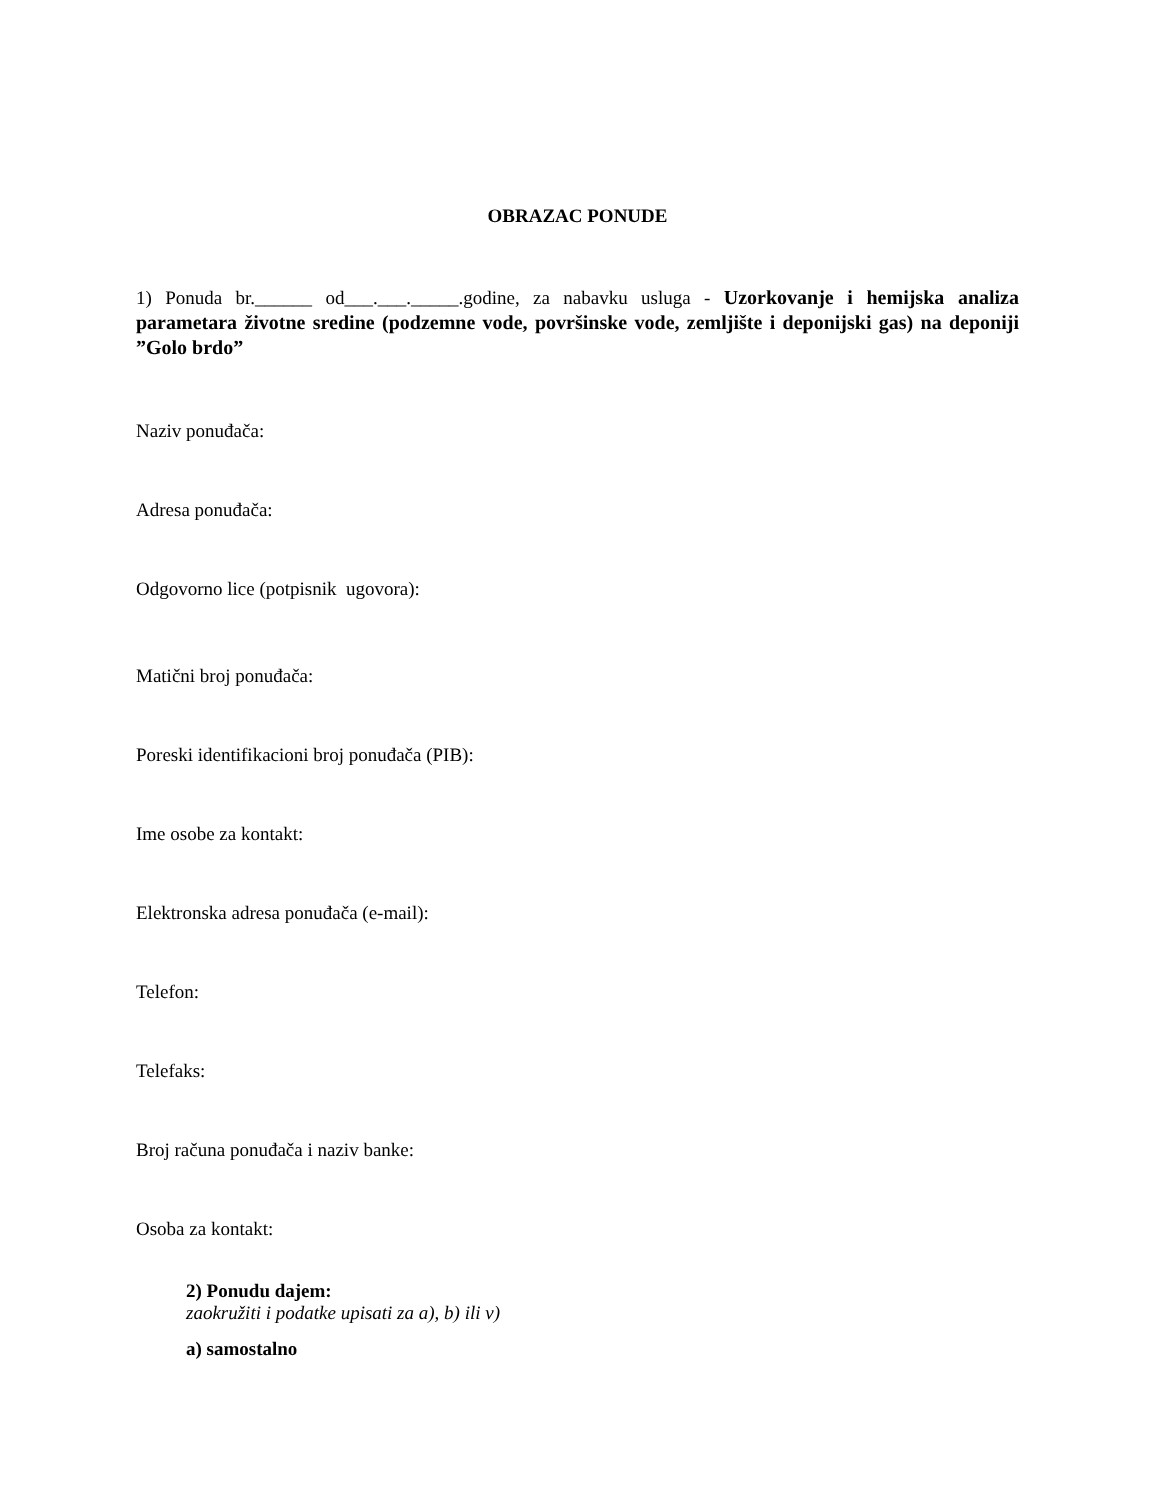OBRAZAC PONUDE
1) Ponuda br.______ od___.___._____.godine, za nabavku usluga - Uzorkovanje i hemijska analiza parametara životne sredine (podzemne vode, površinske vode, zemljište i deponijski gas) na deponiji ”Golo brdo”
Naziv ponuđača:
Adresa ponuđača:
Odgovorno lice (potpisnik ugovora):
Matični broj ponuđača:
Poreski identifikacioni broj ponuđača (PIB):
Ime osobe za kontakt:
Elektronska adresa ponuđača (e-mail):
Telefon:
Telefaks:
Broj računa ponuđača i naziv banke:
Osoba za kontakt:
2) Ponudu dajem:
zaokružiti i podatke upisati za a), b) ili v)
a) samostalno